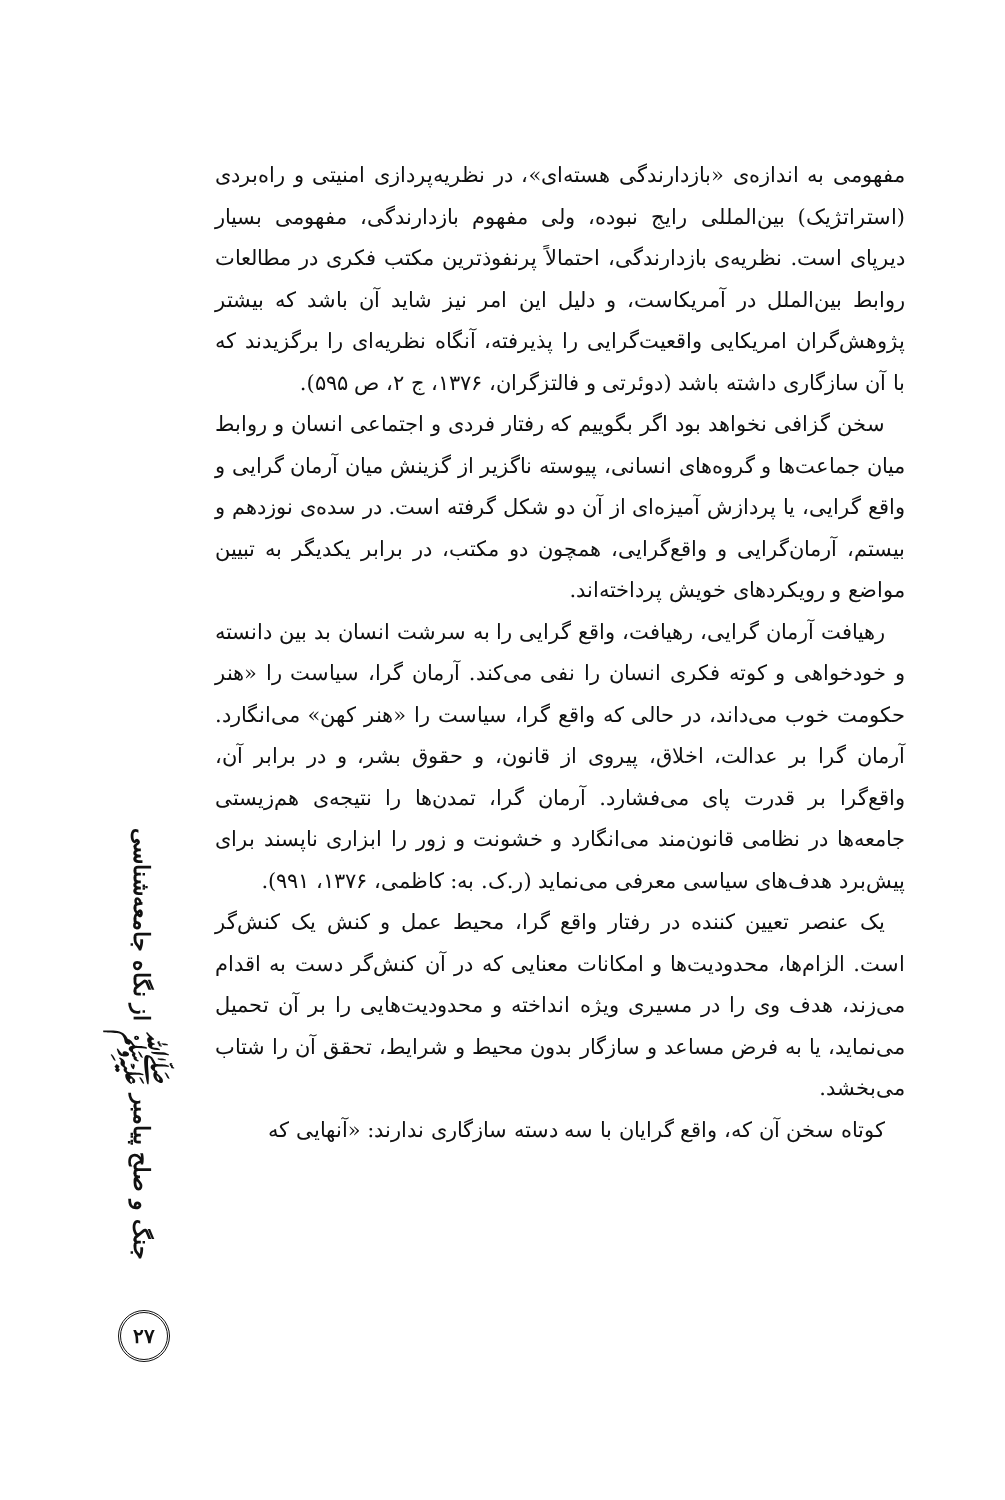مفهومی به اندازه‌ی «بازدارندگی هسته‌ای»، در نظریه‌پردازی امنیتی و راه‌بردی (استراتژیک) بین‌المللی رایج نبوده، ولی مفهوم بازدارندگی، مفهومی بسیار دیرپای است. نظریه‌ی بازدارندگی، احتمالاً پرنفوذترین مکتب فکری در مطالعات روابط بین‌الملل در آمریکاست، و دلیل این امر نیز شاید آن باشد که بیشتر پژوهش‌گران امریکایی واقعیت‌گرایی را پذیرفته، آنگاه نظریه‌ای را برگزیدند که با آن سازگاری داشته باشد (دوئرتی و فالتزگران، ۱۳۷۶، ج ۲، ص ۵۹۵).
سخن گزافی نخواهد بود اگر بگوییم که رفتار فردی و اجتماعی انسان و روابط میان جماعت‌ها و گروه‌های انسانی، پیوسته ناگزیر از گزینش میان آرمان گرایی و واقع گرایی، یا پردازش آمیزه‌ای از آن دو شکل گرفته است. در سده‌ی نوزدهم و بیستم، آرمان‌گرایی و واقع‌گرایی، همچون دو مکتب، در برابر یکدیگر به تبیین مواضع و رویکردهای خویش پرداخته‌اند.
رهیافت آرمان گرایی، رهیافت، واقع گرایی را به سرشت انسان بد بین دانسته و خودخواهی و کوته فکری انسان را نفی می‌کند. آرمان گرا، سیاست را «هنر حکومت خوب می‌داند، در حالی که واقع گرا، سیاست را «هنر کهن» می‌انگارد. آرمان گرا بر عدالت، اخلاق، پیروی از قانون، و حقوق بشر، و در برابر آن، واقع‌گرا بر قدرت پای می‌فشارد. آرمان گرا، تمدن‌ها را نتیجه‌ی هم‌زیستی جامعه‌ها در نظامی قانون‌مند می‌انگارد و خشونت و زور را ابزاری ناپسند برای پیش‌برد هدف‌های سیاسی معرفی می‌نماید (ر.ک. به: کاظمی، ۱۳۷۶، ۹۹۱).
یک عنصر تعیین کننده در رفتار واقع گرا، محیط عمل و کنش یک کنش‌گر است. الزام‌ها، محدودیت‌ها و امکانات معنایی که در آن کنش‌گر دست به اقدام می‌زند، هدف وی را در مسیری ویژه انداخته و محدودیت‌هایی را بر آن تحمیل می‌نماید، یا به فرض مساعد و سازگار بدون محیط و شرایط، تحقق آن را شتاب می‌بخشد.
کوتاه سخن آن که، واقع گرایان با سه دسته سازگاری ندارند: «آنهایی که
جنگ و صلح پیامبر ﷺ از نگاه جامعه‌شناسی
۲۷